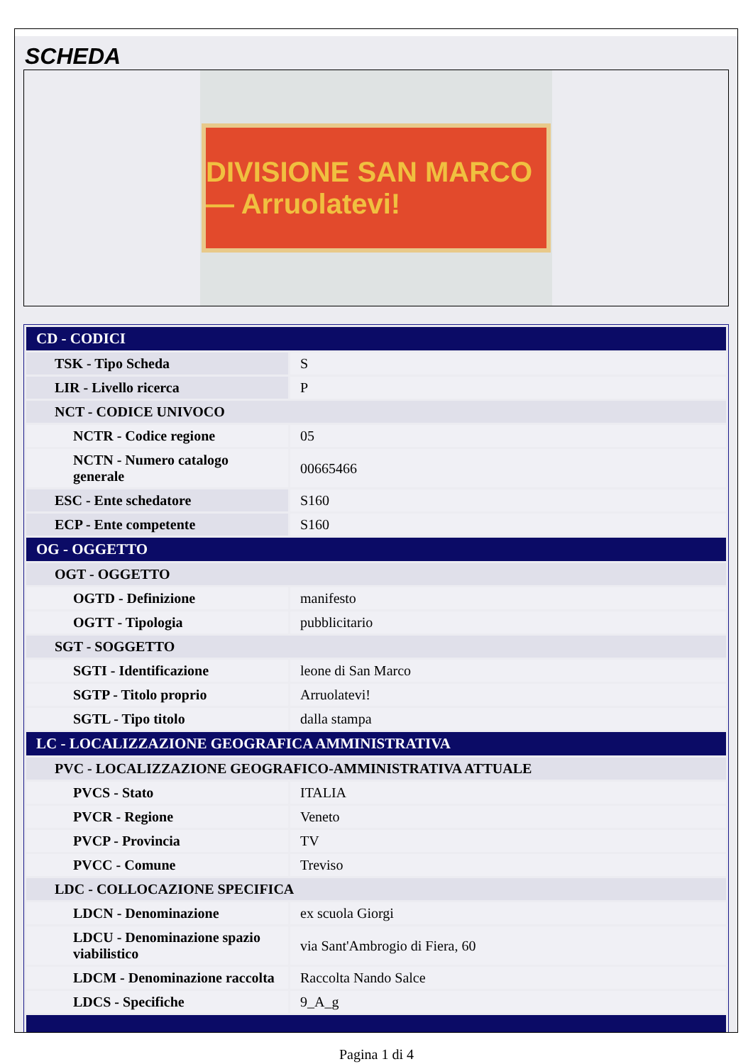SCHEDA
DIVISIONE SAN MARCO — Arruolatevi!
| CD - CODICI | |
| TSK - Tipo Scheda | S |
| LIR - Livello ricerca | P |
| NCT - CODICE UNIVOCO | |
| NCTR - Codice regione | 05 |
| NCTN - Numero catalogo generale | 00665466 |
| ESC - Ente schedatore | S160 |
| ECP - Ente competente | S160 |
| OG - OGGETTO | |
| OGT - OGGETTO | |
| OGTD - Definizione | manifesto |
| OGTT - Tipologia | pubblicitario |
| SGT - SOGGETTO | |
| SGTI - Identificazione | leone di San Marco |
| SGTP - Titolo proprio | Arruolatevi! |
| SGTL - Tipo titolo | dalla stampa |
| LC - LOCALIZZAZIONE GEOGRAFICA AMMINISTRATIVA | |
| PVC - LOCALIZZAZIONE GEOGRAFICO-AMMINISTRATIVA ATTUALE | |
| PVCS - Stato | ITALIA |
| PVCR - Regione | Veneto |
| PVCP - Provincia | TV |
| PVCC - Comune | Treviso |
| LDC - COLLOCAZIONE SPECIFICA | |
| LDCN - Denominazione | ex scuola Giorgi |
| LDCU - Denominazione spazio viabilistico | via Sant'Ambrogio di Fiera, 60 |
| LDCM - Denominazione raccolta | Raccolta Nando Salce |
| LDCS - Specifiche | 9_A_g |
Pagina 1 di 4